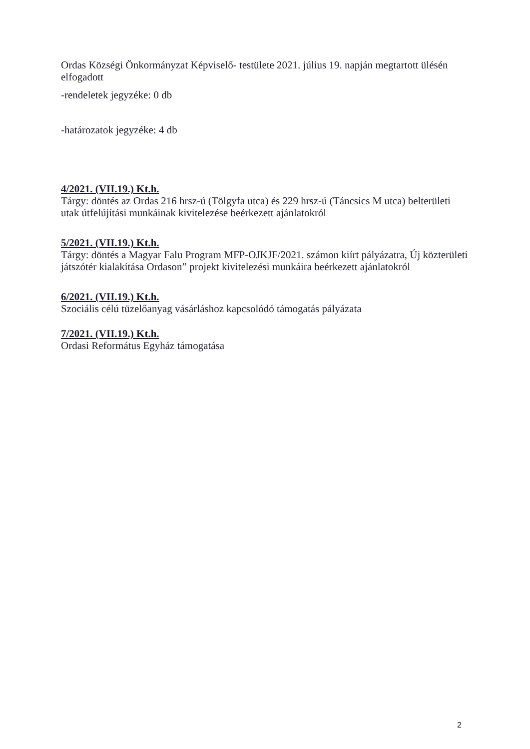Ordas Községi Önkormányzat Képviselő- testülete 2021. július 19. napján megtartott ülésén elfogadott
-rendeletek jegyzéke: 0 db
-határozatok jegyzéke: 4 db
4/2021. (VII.19.) Kt.h.
Tárgy: döntés az Ordas 216 hrsz-ú (Tölgyfa utca) és 229 hrsz-ú (Táncsics M utca) belterületi utak útfelújítási munkáinak kivitelezése beérkezett ajánlatokról
5/2021. (VII.19.) Kt.h.
Tárgy: döntés a Magyar Falu Program MFP-OJKJF/2021. számon kiírt pályázatra, Új közterületi játszótér kialakítása Ordason” projekt kivitelezési munkáira beérkezett ajánlatokról
6/2021. (VII.19.) Kt.h.
Szociális célú tüzelőanyag vásárláshoz kapcsolódó támogatás pályázata
7/2021. (VII.19.) Kt.h.
Ordasi Református Egyház támogatása
2